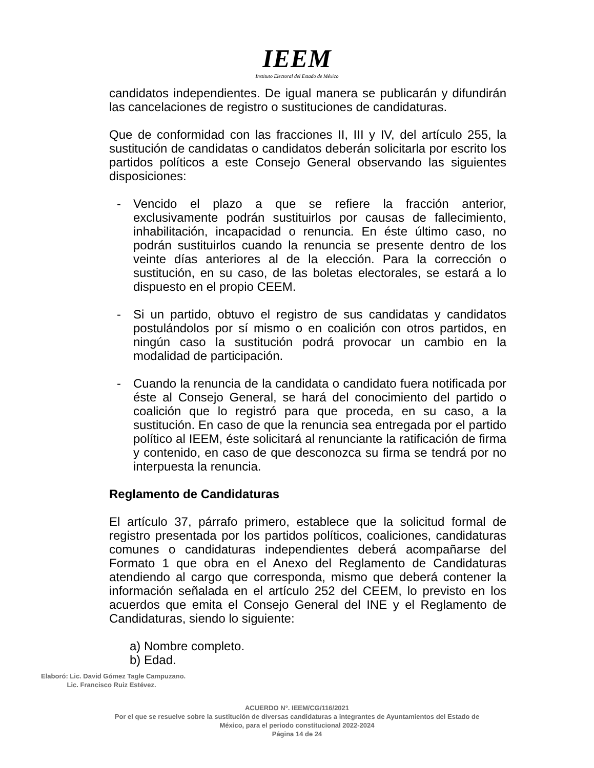IEEM
Instituto Electoral del Estado de México
candidatos independientes. De igual manera se publicarán y difundirán las cancelaciones de registro o sustituciones de candidaturas.
Que de conformidad con las fracciones II, III y IV, del artículo 255, la sustitución de candidatas o candidatos deberán solicitarla por escrito los partidos políticos a este Consejo General observando las siguientes disposiciones:
- Vencido el plazo a que se refiere la fracción anterior, exclusivamente podrán sustituirlos por causas de fallecimiento, inhabilitación, incapacidad o renuncia. En éste último caso, no podrán sustituirlos cuando la renuncia se presente dentro de los veinte días anteriores al de la elección. Para la corrección o sustitución, en su caso, de las boletas electorales, se estará a lo dispuesto en el propio CEEM.
- Si un partido, obtuvo el registro de sus candidatas y candidatos postulándolos por sí mismo o en coalición con otros partidos, en ningún caso la sustitución podrá provocar un cambio en la modalidad de participación.
- Cuando la renuncia de la candidata o candidato fuera notificada por éste al Consejo General, se hará del conocimiento del partido o coalición que lo registró para que proceda, en su caso, a la sustitución. En caso de que la renuncia sea entregada por el partido político al IEEM, éste solicitará al renunciante la ratificación de firma y contenido, en caso de que desconozca su firma se tendrá por no interpuesta la renuncia.
Reglamento de Candidaturas
El artículo 37, párrafo primero, establece que la solicitud formal de registro presentada por los partidos políticos, coaliciones, candidaturas comunes o candidaturas independientes deberá acompañarse del Formato 1 que obra en el Anexo del Reglamento de Candidaturas atendiendo al cargo que corresponda, mismo que deberá contener la información señalada en el artículo 252 del CEEM, lo previsto en los acuerdos que emita el Consejo General del INE y el Reglamento de Candidaturas, siendo lo siguiente:
a) Nombre completo.
b) Edad.
Elaboró: Lic. David Gómez Tagle Campuzano.
Lic. Francisco Ruiz Estévez.
ACUERDO N°. IEEM/CG/116/2021
Por el que se resuelve sobre la sustitución de diversas candidaturas a integrantes de Ayuntamientos del Estado de
México, para el periodo constitucional 2022-2024
Página 14 de 24